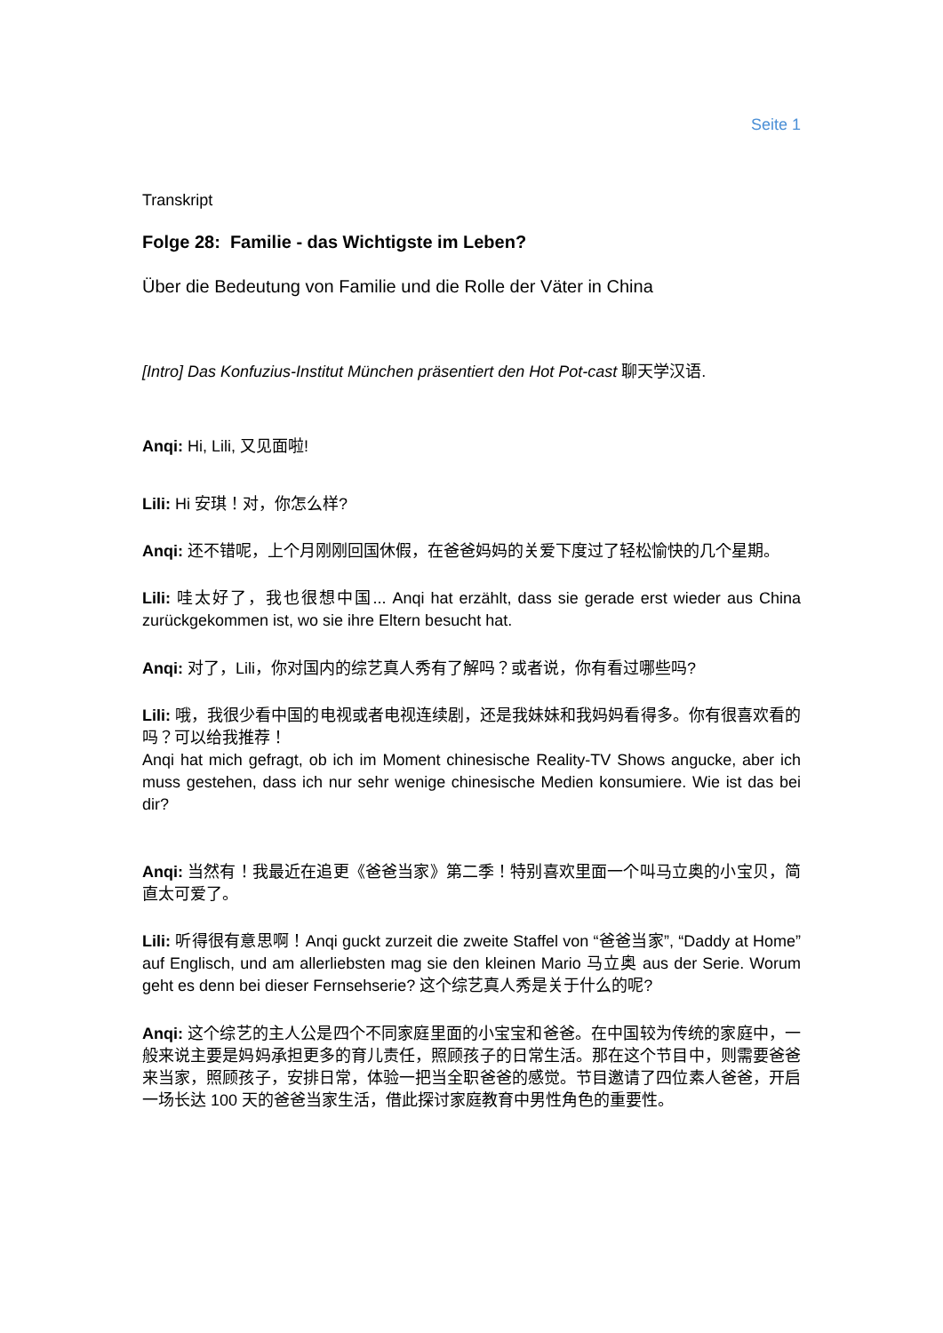Seite 1
Transkript
Folge 28: Familie - das Wichtigste im Leben?
Über die Bedeutung von Familie und die Rolle der Väter in China
[Intro] Das Konfuzius-Institut München präsentiert den Hot Pot-cast 聊天学汉语.
Anqi: Hi, Lili, 又见面啦!
Lili: Hi 安琪！对，你怎么样?
Anqi: 还不错呢，上个月刚刚回国休假，在爸爸妈妈的关爱下度过了轻松愉快的几个星期。
Lili: 哇太好了，我也很想中国... Anqi hat erzählt, dass sie gerade erst wieder aus China zurückgekommen ist, wo sie ihre Eltern besucht hat.
Anqi: 对了，Lili，你对国内的综艺真人秀有了解吗？或者说，你有看过哪些吗?
Lili: 哦，我很少看中国的电视或者电视连续剧，还是我妹妹和我妈妈看得多。你有很喜欢看的吗？可以给我推荐！
Anqi hat mich gefragt, ob ich im Moment chinesische Reality-TV Shows angucke, aber ich muss gestehen, dass ich nur sehr wenige chinesische Medien konsumiere. Wie ist das bei dir?
Anqi: 当然有！我最近在追更《爸爸当家》第二季！特别喜欢里面一个叫马立奥的小宝贝，简直太可爱了。
Lili: 听得很有意思啊！Anqi guckt zurzeit die zweite Staffel von “爸爸当家”, “Daddy at Home” auf Englisch, und am allerliebsten mag sie den kleinen Mario 马立奥 aus der Serie. Worum geht es denn bei dieser Fernsehserie? 这个综艺真人秀是关于什么的呢?
Anqi: 这个综艺的主人公是四个不同家庭里面的小宝宝和爸爸。在中国较为传统的家庭中，一般来说主要是妈妈承担更多的育儿责任，照顾孩子的日常生活。那在这个节目中，则需要爸爸来当家，照顾孩子，安排日常，体验一把当全职爸爸的感觉。节目邀请了四位素人爸爸，开启一场长达 100 天的爸爸当家生活，借此探讨家庭教育中男性角色的重要性。